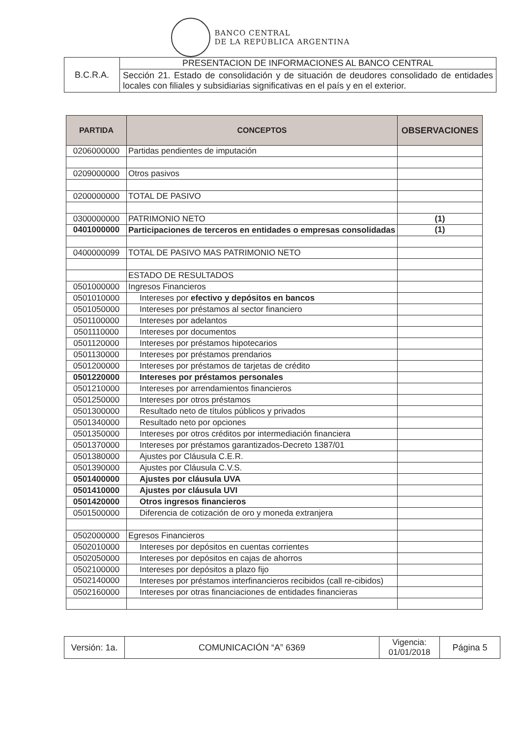BANCO CENTRAL
DE LA REPÚBLICA ARGENTINA
| B.C.R.A. | PRESENTACION DE INFORMACIONES AL BANCO CENTRAL |
| | Sección 21. Estado de consolidación y de situación de deudores consolidado de entidades locales con filiales y subsidiarias significativas en el país y en el exterior. |
| PARTIDA | CONCEPTOS | OBSERVACIONES |
| --- | --- | --- |
| 0206000000 | Partidas pendientes de imputación | |
| 0209000000 | Otros pasivos | |
| 0200000000 | TOTAL DE PASIVO | |
| 0300000000 | PATRIMONIO NETO | (1) |
| 0401000000 | Participaciones de terceros en entidades o empresas consolidadas | (1) |
| 0400000099 | TOTAL DE PASIVO MAS PATRIMONIO NETO | |
| | ESTADO DE RESULTADOS | |
| 0501000000 | Ingresos Financieros | |
| 0501010000 | Intereses por efectivo y depósitos en bancos | |
| 0501050000 | Intereses por préstamos al sector financiero | |
| 0501100000 | Intereses por adelantos | |
| 0501110000 | Intereses por documentos | |
| 0501120000 | Intereses por préstamos hipotecarios | |
| 0501130000 | Intereses por préstamos prendarios | |
| 0501200000 | Intereses por préstamos de tarjetas de crédito | |
| 0501220000 | Intereses por préstamos personales | |
| 0501210000 | Intereses por arrendamientos financieros | |
| 0501250000 | Intereses por otros préstamos | |
| 0501300000 | Resultado neto de títulos públicos y privados | |
| 0501340000 | Resultado neto por opciones | |
| 0501350000 | Intereses por otros créditos por intermediación financiera | |
| 0501370000 | Intereses por préstamos garantizados-Decreto 1387/01 | |
| 0501380000 | Ajustes por Cláusula C.E.R. | |
| 0501390000 | Ajustes por Cláusula C.V.S. | |
| 0501400000 | Ajustes por cláusula UVA | |
| 0501410000 | Ajustes por cláusula UVI | |
| 0501420000 | Otros ingresos financieros | |
| 0501500000 | Diferencia de cotización de oro y moneda extranjera | |
| 0502000000 | Egresos Financieros | |
| 0502010000 | Intereses por depósitos en cuentas corrientes | |
| 0502050000 | Intereses por depósitos en cajas de ahorros | |
| 0502100000 | Intereses por depósitos a plazo fijo | |
| 0502140000 | Intereses por préstamos interfinancieros recibidos (call re-cibidos) | |
| 0502160000 | Intereses por otras financiaciones de entidades financieras | |
| Versión: 1a. | COMUNICACIÓN “A” 6369 | Vigencia: 01/01/2018 | Página 5 |